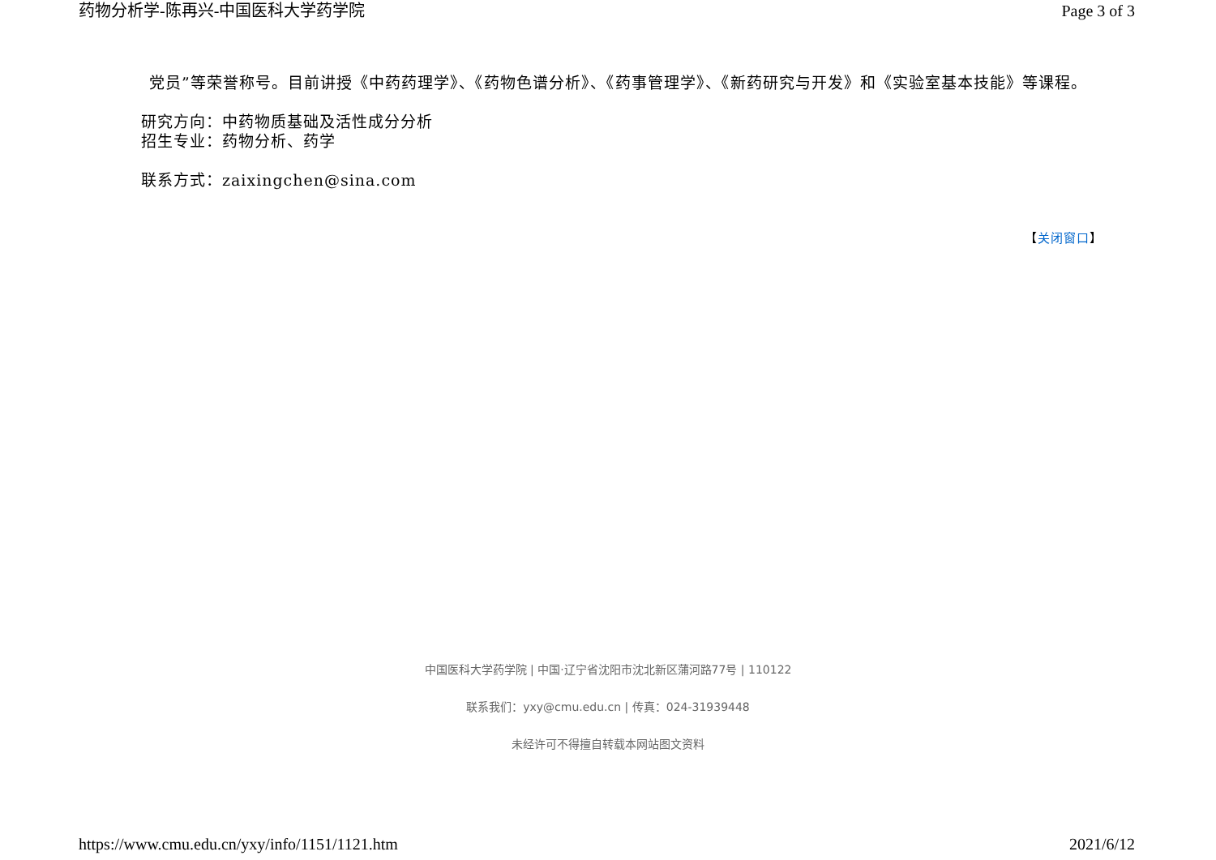药物分析学-陈再兴-中国医科大学药学院 Page 3 of 3
党员”等荣誉称号。目前讲授《中药药理学》、《药物色谱分析》、《药事管理学》、《新药研究与开发》和《实验室基本技能》等课程。
研究方向：中药物质基础及活性成分分析
招生专业：药物分析、药学
联系方式：zaixingchen@sina.com
【关闭窗口】
中国医科大学药学院 | 中国·辽宁省沈阳市沈北新区蒲河路77号 | 110122
联系我们：yxy@cmu.edu.cn | 传真：024-31939448
未经许可不得擅自转载本网站图文资料
https://www.cmu.edu.cn/yxy/info/1151/1121.htm 2021/6/12